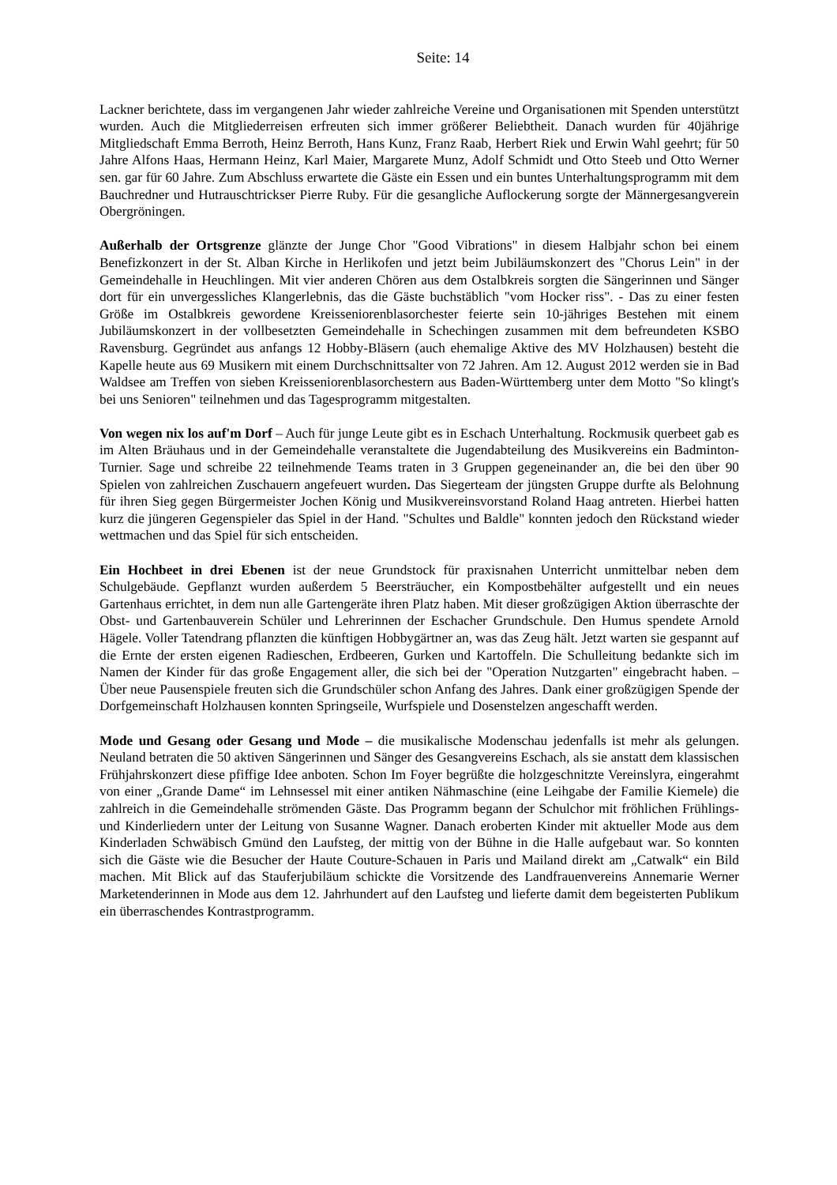Seite: 14
Lackner berichtete, dass im vergangenen Jahr wieder zahlreiche Vereine und Organisationen mit Spenden unterstützt wurden. Auch die Mitgliederreisen erfreuten sich immer größerer Beliebtheit. Danach wurden für 40jährige Mitgliedschaft Emma Berroth, Heinz Berroth, Hans Kunz, Franz Raab, Herbert Riek und Erwin Wahl geehrt; für 50 Jahre Alfons Haas, Hermann Heinz, Karl Maier, Margarete Munz, Adolf Schmidt und Otto Steeb und Otto Werner sen. gar für 60 Jahre. Zum Abschluss erwartete die Gäste ein Essen und ein buntes Unterhaltungsprogramm mit dem Bauchredner und Hutrauschtrickser Pierre Ruby. Für die gesangliche Auflockerung sorgte der Männergesangverein Obergröningen.
Außerhalb der Ortsgrenze glänzte der Junge Chor "Good Vibrations" in diesem Halbjahr schon bei einem Benefizkonzert in der St. Alban Kirche in Herlikofen und jetzt beim Jubiläumskonzert des "Chorus Lein" in der Gemeindehalle in Heuchlingen. Mit vier anderen Chören aus dem Ostalbkreis sorgten die Sängerinnen und Sänger dort für ein unvergessliches Klangerlebnis, das die Gäste buchstäblich "vom Hocker riss". - Das zu einer festen Größe im Ostalbkreis gewordene Kreisseniorenblasorchester feierte sein 10-jähriges Bestehen mit einem Jubiläumskonzert in der vollbesetzten Gemeindehalle in Schechingen zusammen mit dem befreundeten KSBO Ravensburg. Gegründet aus anfangs 12 Hobby-Bläsern (auch ehemalige Aktive des MV Holzhausen) besteht die Kapelle heute aus 69 Musikern mit einem Durchschnittsalter von 72 Jahren. Am 12. August 2012 werden sie in Bad Waldsee am Treffen von sieben Kreisseniorenblasorchestern aus Baden-Württemberg unter dem Motto "So klingt's bei uns Senioren" teilnehmen und das Tagesprogramm mitgestalten.
Von wegen nix los auf'm Dorf – Auch für junge Leute gibt es in Eschach Unterhaltung. Rockmusik querbeet gab es im Alten Bräuhaus und in der Gemeindehalle veranstaltete die Jugendabteilung des Musikvereins ein Badminton-Turnier. Sage und schreibe 22 teilnehmende Teams traten in 3 Gruppen gegeneinander an, die bei den über 90 Spielen von zahlreichen Zuschauern angefeuert wurden. Das Siegerteam der jüngsten Gruppe durfte als Belohnung für ihren Sieg gegen Bürgermeister Jochen König und Musikvereinsvorstand Roland Haag antreten. Hierbei hatten kurz die jüngeren Gegenspieler das Spiel in der Hand. "Schultes und Baldle" konnten jedoch den Rückstand wieder wettmachen und das Spiel für sich entscheiden.
Ein Hochbeet in drei Ebenen ist der neue Grundstock für praxisnahen Unterricht unmittelbar neben dem Schulgebäude. Gepflanzt wurden außerdem 5 Beersträucher, ein Kompostbehälter aufgestellt und ein neues Gartenhaus errichtet, in dem nun alle Gartengeräte ihren Platz haben. Mit dieser großzügigen Aktion überraschte der Obst- und Gartenbauverein Schüler und Lehrerinnen der Eschacher Grundschule. Den Humus spendete Arnold Hägele. Voller Tatendrang pflanzten die künftigen Hobbygärtner an, was das Zeug hält. Jetzt warten sie gespannt auf die Ernte der ersten eigenen Radieschen, Erdbeeren, Gurken und Kartoffeln. Die Schulleitung bedankte sich im Namen der Kinder für das große Engagement aller, die sich bei der "Operation Nutzgarten" eingebracht haben. – Über neue Pausenspiele freuten sich die Grundschüler schon Anfang des Jahres. Dank einer großzügigen Spende der Dorfgemeinschaft Holzhausen konnten Springseile, Wurfspiele und Dosenstelzen angeschafft werden.
Mode und Gesang oder Gesang und Mode – die musikalische Modenschau jedenfalls ist mehr als gelungen. Neuland betraten die 50 aktiven Sängerinnen und Sänger des Gesangvereins Eschach, als sie anstatt dem klassischen Frühjahrskonzert diese pfiffige Idee anboten. Schon Im Foyer begrüßte die holzgeschnitzte Vereinslyra, eingerahmt von einer „Grande Dame“ im Lehnsessel mit einer antiken Nähmaschine (eine Leihgabe der Familie Kiemele) die zahlreich in die Gemeindehalle strömenden Gäste. Das Programm begann der Schulchor mit fröhlichen Frühlings- und Kinderliedern unter der Leitung von Susanne Wagner. Danach eroberten Kinder mit aktueller Mode aus dem Kinderladen Schwäbisch Gmünd den Laufsteg, der mittig von der Bühne in die Halle aufgebaut war. So konnten sich die Gäste wie die Besucher der Haute Couture-Schauen in Paris und Mailand direkt am „Catwalk“ ein Bild machen. Mit Blick auf das Stauferjubiläum schickte die Vorsitzende des Landfrauenvereins Annemarie Werner Marketenderinnen in Mode aus dem 12. Jahrhundert auf den Laufsteg und lieferte damit dem begeisterten Publikum ein überraschendes Kontrastprogramm.